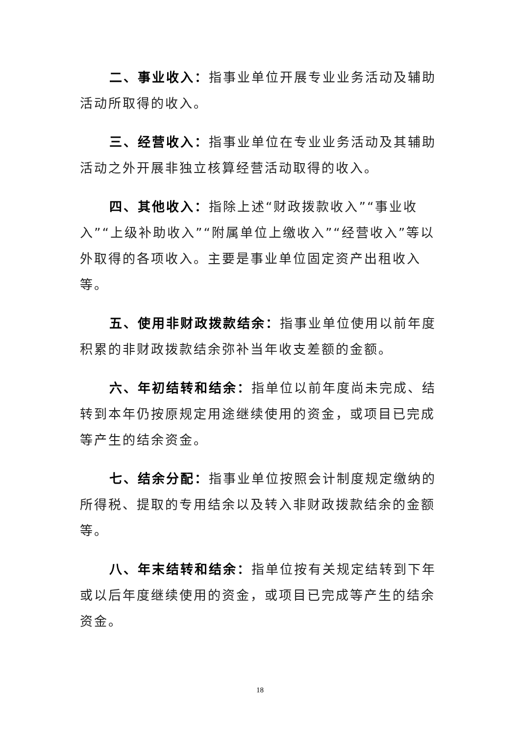二、事业收入：指事业单位开展专业业务活动及辅助活动所取得的收入。
三、经营收入：指事业单位在专业业务活动及其辅助活动之外开展非独立核算经营活动取得的收入。
四、其他收入：指除上述“财政拨款收入”“事业收入”“上级补助收入”“附属单位上缴收入”“经营收入”等以外取得的各项收入。主要是事业单位固定资产出租收入等。
五、使用非财政拨款结余：指事业单位使用以前年度积累的非财政拨款结余弥补当年收支差额的金额。
六、年初结转和结余：指单位以前年度尚未完成、结转到本年仍按原规定用途继续使用的资金，或项目已完成等产生的结余资金。
七、结余分配：指事业单位按照会计制度规定缴纳的所得税、提取的专用结余以及转入非财政拨款结余的金额等。
八、年末结转和结余：指单位按有关规定结转到下年或以后年度继续使用的资金，或项目已完成等产生的结余资金。
18